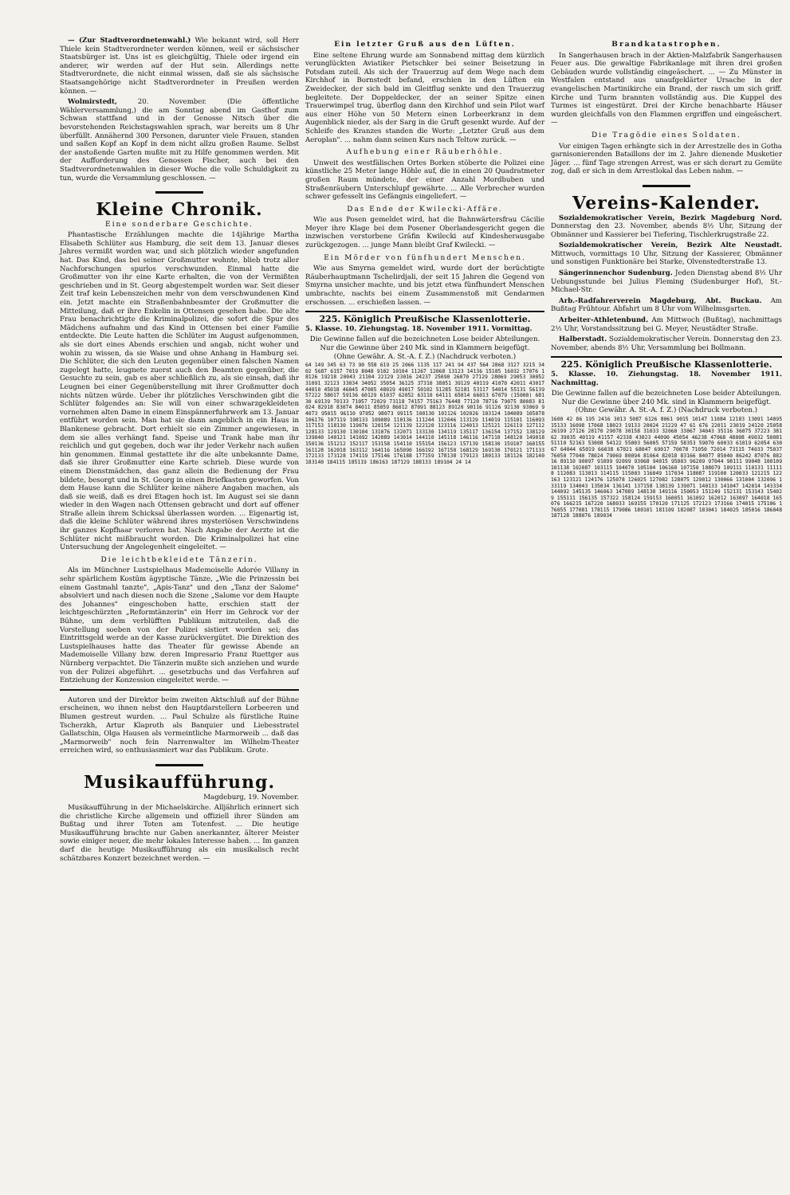— (Zur Stadtverordnetenwahl.) Wie bekannt wird, soll Herr Thiele kein Stadtverordneter werden können, weil er sächsischer Staatsbürger ist. Uns ist es gleichgültig, Thiele oder irgend ein anderer, wir werden auf der Hut sein. Allerdings nette Stadtverordnete, die nicht einmal wissen, daß sie als sächsische Staatsangehörige nicht Stadtverordneter in Preußen werden können. —
Wolmirstedt, 20. November. (Die öffentliche Wählerversammlung,) die am Sonntag abend im Gasthof zum Schwan stattfand und in der Genosse Nitsch über die bevorstehenden Reichstagswahlen sprach, war bereits um 8 Uhr überfüllt. Annähernd 300 Personen, darunter viele Frauen, standen und saßen Kopf an Kopf in dem nicht allzu großen Raume. Selbst der anstoßende Garten mußte mit zu Hilfe genommen werden. Mit der Aufforderung des Genossen Fischer, auch bei den Stadtverordnetenwahlen in dieser Woche die volle Schuldigkeit zu tun, wurde die Versammlung geschlossen. —
Kleine Chronik.
Eine sonderbare Geschichte.
Phantastische Erzählungen machte die 14jährige Martha Elisabeth Schlüter aus Hamburg, die seit dem 13. Januar dieses Jahres vermißt worden war, und sich plötzlich wieder angefunden hat. Das Kind, das bei seiner Großmutter wohnte, blieb trotz aller Nachforschungen spurlos verschwunden. Einmal hatte die Großmutter von ihr eine Karte erhalten, die von der Vermißten geschrieben und in St. Georg abgestempelt worden war. Seit dieser Zeit traf kein Lebenszeichen mehr von dem verschwundenen Kind ein. Jetzt machte ein Straßenbahnbeamter der Großmutter die Mitteilung, daß er ihre Enkelin in Ottensen gesehen habe. Die alte Frau benachrichtigte die Kriminalpolizei, die sofort die Spur des Mädchens aufnahm und das Kind in Ottensen bei einer Familie entdeckte. Die Leute hatten die Schlüter im August aufgenommen, als sie dort eines Abends erschien und angab, nicht woher und wohin zu wissen, da sie Waise und ohne Anhang in Hamburg sei. Die Schlüter, die sich den Leuten gegenüber einen falschen Namen zugelegt hatte, leugnete zuerst auch den Beamten gegenüber, die Gesuchte zu sein, gab es aber schließlich zu, als sie einsah, daß ihr Leugnen bei einer Gegenüberstellung mit ihrer Großmutter doch nichts nützen würde. Ueber ihr plötzliches Verschwinden gibt die Schlüter folgendes an: Sie will von einer schwarzgekleideten vornehmen alten Dame in einem Einspännerfuhrwerk am 13. Januar entführt worden sein. Man hat sie dann angeblich in ein Haus in Blankenese gebracht. Dort erhielt sie ein Zimmer angewiesen, in dem sie alles verhängt fand. Speise und Trank habe man ihr reichlich und gut gegeben, doch war ihr jeder Verkehr nach außen hin genommen. Einmal gestattete ihr die alte unbekannte Dame, daß sie ihrer Großmutter eine Karte schrieb. Diese wurde von einem Dienstmädchen, das ganz allein die Bedienung der Frau bildete, besorgt und in St. Georg in einen Briefkasten geworfen. Von dem Hause kann die Schlüter keine nähere Angaben machen, als daß sie weiß, daß es drei Etagen hoch ist. Im August sei sie dann wieder in den Wagen nach Ottensen gebracht und dort auf offener Straße allein ihrem Schicksal überlassen worden. ... Eigenartig ist, daß die kleine Schlüter während ihres mysteriösen Verschwindens ihr ganzes Kopfhaar verloren hat. Nach Angabe der Aerzte ist die Schlüter nicht mißbraucht worden. Die Kriminalpolizei hat eine Untersuchung der Angelegenheit eingeleitet. —
Die leichtbekleidete Tänzerin.
Als im Münchner Lustspielhaus Mademoiselle Adorée Villany in sehr spärlichem Kostüm ägyptische Tänze, „Wie die Prinzessin bei einem Gastmahl tanzte", „Apis-Tanz" und den „Tanz der Salome" absolviert und nach diesen noch die Szene „Salome vor dem Haupte des Johannes" eingeschoben hatte, erschien statt der leichtgeschürzten „Reformtänzerin" ein Herr im Gehrock vor der Bühne, um dem verblüfften Publikum mitzuteilen, daß die Vorstellung soeben von der Polizei sistiert worden sei; das Eintrittsgeld werde an der Kasse zurückvergütet. Die Direktion des Lustspielhauses hatte das Theater für gewisse Abende an Mademoiselle Villany bzw. deren Impresario Franz Ruettger aus Nürnberg verpachtet. Die Tänzerin mußte sich anziehen und wurde von der Polizei abgeführt. ... gesetzbuchs und das Verfahren auf Entziehung der Konzession eingeleitet werde. —
Autoren und der Direktor beim zweiten Aktschluß auf der Bühne erscheinen, wo ihnen nebst den Hauptdarstellern Lorbeeren und Blumen gestreut wurden. ... Paul Schulze als fürstliche Ruine Tscherzkh, Artur Klaproth als Banquier und Liebesstratel Gallatschin, Olga Hausen als vermeintliche Marmorweib ... daß das „Marmorweib" noch fein Narrenwalter im Wilhelm-Theater erreichen wird, so enthusiasmiert war das Publikum. Grote.
Musikaufführung.
Magdeburg, 19. November.
Musikaufführung in der Michaelskirche. Alljährlich erinnert sich die christliche Kirche allgemein und offiziell ihrer Sünden am Bußtag und ihrer Toten am Totenfest. ... Die heutige Musikaufführung brachte nur Gaben anerkannter, älterer Meister sowie einiger neuer, die mehr lokales Interesse haben. ... Im ganzen darf die heutige Musikaufführung als ein musikalisch recht schätzbares Konzert bezeichnet werden. —
Ein letzter Gruß aus den Lüften.
Eine seltene Ehrung wurde am Sonnabend mittag dem kürzlich verunglückten Aviatiker Pietschker bei seiner Beisetzung in Potsdam zuteil. Als sich der Trauerzug auf dem Wege nach dem Kirchhof in Bornstedt befand, erschien in den Lüften ein Zweidecker, der sich bald im Gleitflug senkte und den Trauerzug begleitete. Der Doppeldecker, der an seiner Spitze einen Trauerwimpel trug, überflog dann den Kirchhof und sein Pilot warf aus einer Höhe von 50 Metern einen Lorbeerkranz in dem Augenblick nieder, als der Sarg in die Gruft gesenkt wurde. Auf der Schleife des Kranzes standen die Worte: „Letzter Gruß aus dem Aeroplan". ... nahm dann seinen Kurs nach Teltow zurück. —
Aufhebung einer Räuberhöhle.
Unweit des westfälischen Ortes Borken stöberte die Polizei eine künstliche 25 Meter lange Höhle auf, die in einen 20 Quadratmeter großen Raum mündete, der einer Anzahl Mordbuben und Straßenräubern Unterschlupf gewährte. ... Alle Verbrecher wurden schwer gefesselt ins Gefängnis eingeliefert. —
Das Ende der Kwilecki-Affäre.
Wie aus Posen gemeldet wird, hat die Bahnwärtersfrau Cäcilie Meyer ihre Klage bei dem Posener Oberlandesgericht gegen die inzwischen verstorbene Gräfin Kwilecki auf Kindesherausgabe zurückgezogen. ... junge Mann bleibt Graf Kwilecki. —
Ein Mörder von fünfhundert Menschen.
Wie aus Smyrna gemeldet wird, wurde dort der berüchtigte Räuberhauptmann Tschelirdjali, der seit 15 Jahren die Gegend von Smyrna unsicher machte, und bis jetzt etwa fünfhundert Menschen umbrachte, nachts bei einem Zusammenstoß mit Gendarmen erschossen. ... erschießen lassen. —
225. Königlich Preußische Klassenlotterie.
5. Klasse. 10. Ziehungstag. 18. November 1911. Vormittag.
Die Gewinne fallen auf die bezeichneten Lose beider Abteilungen.
Nur die Gewinne über 240 Mk. sind in Klammern beigefügt.
(Ohne Gewähr. A. St.-A. f. Z.) (Nachdruck verboten.)
64 149 345 63 73 90 558 619 25 2066 1135 117 241 94 437 564 2868 3127 3215 3402 5687 6157 7019 8048 9102 10104 11267 12068 13123 14136 15185 16032 17076 18126 19218 20043 21104 22129 23016 24237 25090 26070 27129 28069 29053 30052 31091 32123 33034 34052 35054 36125 37310 38051 39129 40119 41070 42011 43017 44010 45018 46045 47005 48029 49017 50102 51285 52181 53117 54014 55131 56139 57222 58017 59136 60129 61037 62052 63110 64111 65014 66013 67079 (15000) 68130 69139 70133 71057 72029 73118 74157 75163 76448 77120 78716 79075 80083 81024 82918 83074 84011 85059 86012 87091 88123 89120 90116 91126 92130 93069 94073 95015 96110 97052 98073 99115 100130 101126 102026 103124 104089 105078 106176 107119 108133 109089 110136 111244 112046 113129 114019 115101 116093 117153 118130 119076 120154 121139 122120 123116 124013 125121 126119 127112 128133 129130 130104 131076 132071 133130 134119 135117 136154 137152 138129 139040 140121 141092 142089 143014 144110 145118 146116 147110 148120 149018 150136 151212 152117 153158 154110 155154 156123 157139 158130 159107 160155 161128 162018 163112 164116 165090 166192 167150 168129 169130 170121 171133 172133 173128 174119 175146 176188 177159 178138 179123 180133 181126 182140 183140 184115 185119 186163 187129 188133 189104 24 14
Brandkatastrophen.
In Sangerhausen brach in der Aktien-Malzfabrik Sangerhausen Feuer aus. Die gewaltige Fabrikanlage mit ihren drei großen Gebäuden wurde vollständig eingeäschert. ... — Zu Münster in Westfalen entstand aus unaufgeklärter Ursache in der evangelischen Martinikirche ein Brand, der rasch um sich griff. Kirche und Turm brannten vollständig aus. Die Kuppel des Turmes ist eingestürzt. Drei der Kirche benachbarte Häuser wurden gleichfalls von den Flammen ergriffen und eingeäschert. —
Die Tragödie eines Soldaten.
Vor einigen Tagen erhängte sich in der Arrestzelle des in Gotha garnisonierenden Bataillons der im 2. Jahre dienende Musketier Jäger. ... fünf Tage strengen Arrest, was er sich derart zu Gemüte zog, daß er sich in dem Arrestlokal das Leben nahm. —
Vereins-Kalender.
Sozialdemokratischer Verein, Bezirk Magdeburg Nord. Donnerstag den 23. November, abends 8½ Uhr, Sitzung der Obmänner und Kassierer bei Tiefering, Tischlerkrugstraße 22.
Sozialdemokratischer Verein, Bezirk Alte Neustadt. Mittwoch, vormittags 10 Uhr, Sitzung der Kassierer, Obmänner und sonstigen Funktionäre bei Starke, Olvenstedterstraße 13.
Sängerinnenchor Sudenburg. Jeden Dienstag abend 8½ Uhr Uebungsstunde bei Julius Fleming (Sudenburger Hof), St.-Michael-Str.
Arb.-Radfahrerverein Magdeburg, Abt. Buckau. Am Bußtag Frühtour. Abfahrt um 8 Uhr vom Wilhelmsgarten.
Arbeiter-Athletenbund. Am Mittwoch (Bußtag), nachmittags 2½ Uhr, Vorstandssitzung bei G. Meyer, Neustädter Straße.
Halberstadt. Sozialdemokratischer Verein. Donnerstag den 23. November, abends 8½ Uhr, Versammlung bei Bollmann.
225. Königlich Preußische Klassenlotterie.
5. Klasse. 10. Ziehungstag. 18. November 1911. Nachmittag.
Die Gewinne fallen auf die bezeichneten Lose beider Abteilungen.
Nur die Gewinne über 240 Mk. sind in Klammern beigefügt.
(Ohne Gewähr. A. St.-A. f. Z.) (Nachdruck verboten.)
1600 42 86 195 2416 3013 5087 6126 8061 9015 10147 11084 12183 13091 14095 15133 16098 17068 18023 19133 20024 21229 47 61 676 22011 23019 24120 25058 26199 27126 28170 29078 30158 31033 32060 33067 34043 35116 36075 37223 38162 39035 40119 41157 42338 43023 44090 45054 46238 47068 48008 49032 50081 51110 52163 53008 54122 55003 56005 57159 58353 59070 60033 61019 62054 63067 64044 65019 66038 67021 68047 69017 70078 71050 72014 73115 74033 75037 76050 77040 78024 79069 80094 81064 82018 83166 84077 85040 86242 87076 88216 89110 90097 91099 92099 93068 94015 95003 96209 97044 98111 99048 100109 101138 102087 103115 104070 105104 106160 107150 108079 109111 110131 111118 112083 113013 114115 115003 116049 117034 118087 119100 120033 121215 122163 123121 124176 125078 126025 127082 128075 129012 130066 131004 132096 133119 134043 135034 136141 137158 138139 139071 140133 141047 142014 143334 144092 145135 146063 147089 148130 149116 150053 151249 152131 153143 154029 155111 156135 157322 158124 159153 160051 161092 162012 163097 164018 165076 166215 167220 168033 169155 170120 171125 172123 173166 174015 175106 176055 177081 178115 179086 180101 181109 182087 183041 184025 185016 186048 187128 188076 189034